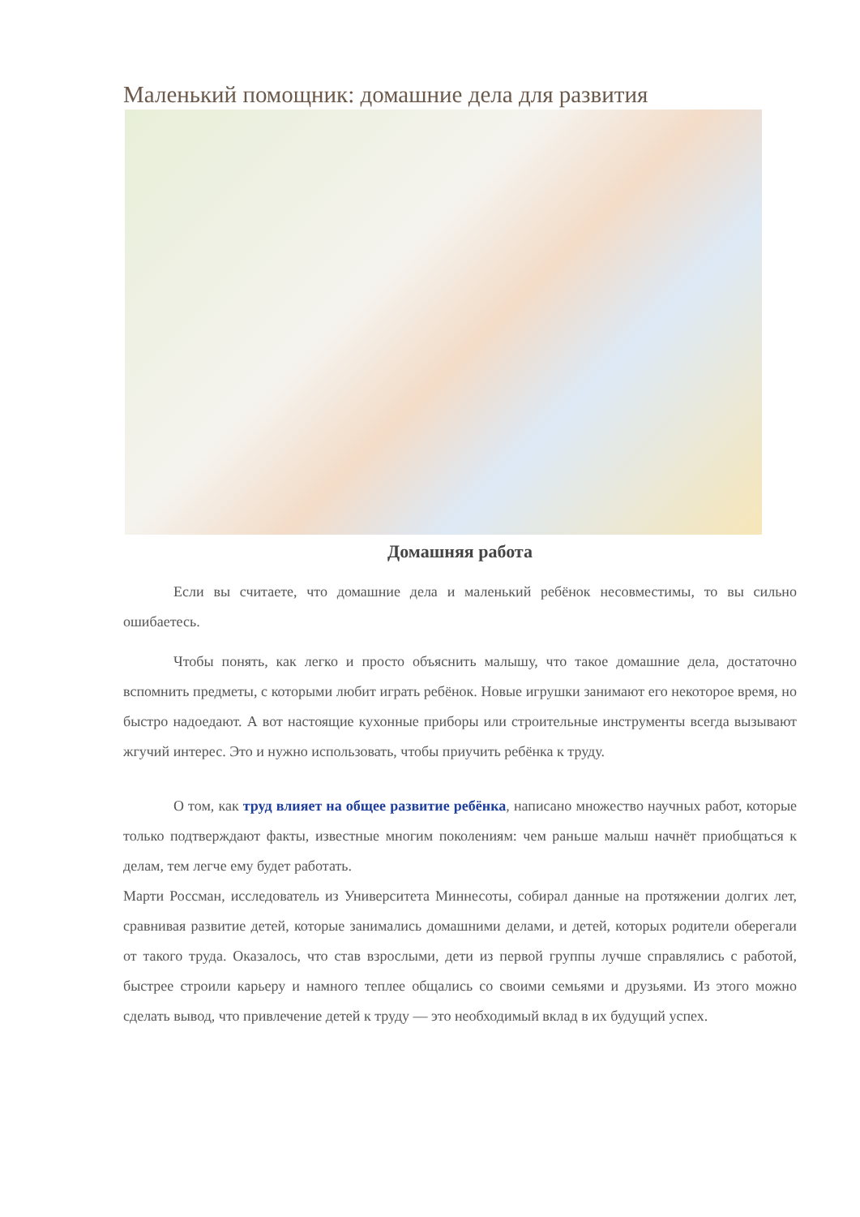Маленький помощник: домашние дела для развития
Домашняя работа
Если вы считаете, что домашние дела и маленький ребёнок несовместимы, то вы сильно ошибаетесь.
Чтобы понять, как легко и просто объяснить малышу, что такое домашние дела, достаточно вспомнить предметы, с которыми любит играть ребёнок. Новые игрушки занимают его некоторое время, но быстро надоедают. А вот настоящие кухонные приборы или строительные инструменты всегда вызывают жгучий интерес. Это и нужно использовать, чтобы приучить ребёнка к труду.
О том, как труд влияет на общее развитие ребёнка, написано множество научных работ, которые только подтверждают факты, известные многим поколениям: чем раньше малыш начнёт приобщаться к делам, тем легче ему будет работать.
Марти Россман, исследователь из Университета Миннесоты, собирал данные на протяжении долгих лет, сравнивая развитие детей, которые занимались домашними делами, и детей, которых родители оберегали от такого труда. Оказалось, что став взрослыми, дети из первой группы лучше справлялись с работой, быстрее строили карьеру и намного теплее общались со своими семьями и друзьями. Из этого можно сделать вывод, что привлечение детей к труду — это необходимый вклад в их будущий успех.